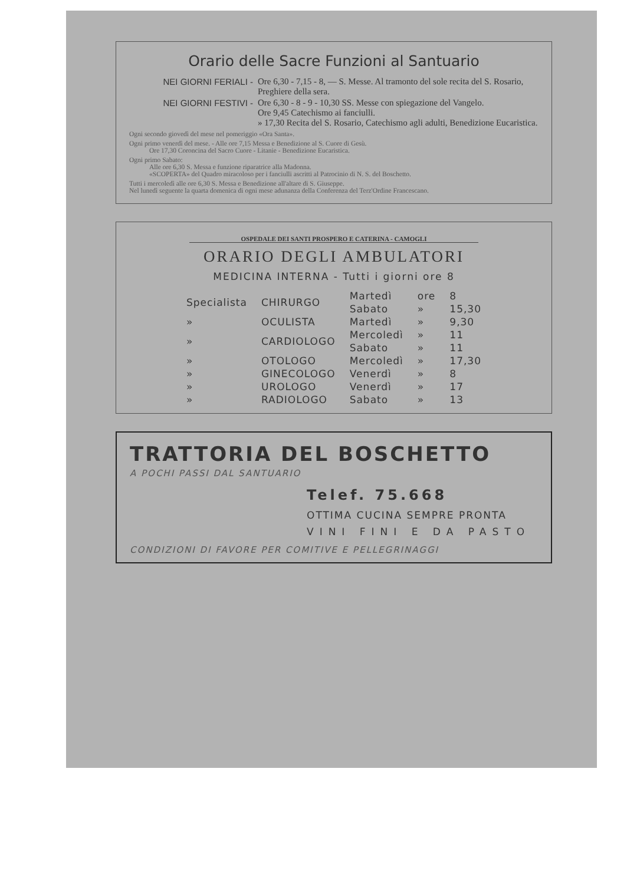Orario delle Sacre Funzioni al Santuario
NEI GIORNI FERIALI - Ore 6,30 - 7,15 - 8, — S. Messe. Al tramonto del sole recita del S. Rosario, Preghiere della sera.
NEI GIORNI FESTIVI - Ore 6,30 - 8 - 9 - 10,30 SS. Messe con spiegazione del Vangelo.
Ore 9,45 Catechismo ai fanciulli.
» 17,30 Recita del S. Rosario, Catechismo agli adulti, Benedizione Eucaristica.
Ogni secondo giovedì del mese nel pomeriggio «Ora Santa».
Ogni primo venerdì del mese. - Alle ore 7,15 Messa e Benedizione al S. Cuore di Gesù.
Ore 17,30 Coroncina del Sacro Cuore - Litanie - Benedizione Eucaristica.
Ogni primo Sabato:
Alle ore 6,30 S. Messa e funzione riparatrice alla Madonna.
«SCOPERTA» del Quadro miracoloso per i fanciulli ascritti al Patrocinio di N. S. del Boschetto.
Tutti i mercoledì alle ore 6,30 S. Messa e Benedizione all'altare di S. Giuseppe.
Nel lunedì seguente la quarta domenica di ogni mese adunanza della Conferenza del Terz'Ordine Francescano.
OSPEDALE DEI SANTI PROSPERO E CATERINA - CAMOGLI
ORARIO DEGLI AMBULATORI
MEDICINA INTERNA - Tutti i giorni ore 8
| Specialista | CHIRURGO | Martedì | ore | 8 |
| | | Sabato | » | 15,30 |
| » | OCULISTA | Martedì | » | 9,30 |
| » | CARDIOLOGO | Mercoledì | » | 11 |
| | | Sabato | » | 11 |
| » | OTOLOGO | Mercoledì | » | 17,30 |
| » | GINECOLOGO | Venerdì | » | 8 |
| » | UROLOGO | Venerdì | » | 17 |
| » | RADIOLOGO | Sabato | » | 13 |
TRATTORIA DEL BOSCHETTO
A POCHI PASSI DAL SANTUARIO
Telef. 75.668
OTTIMA CUCINA SEMPRE PRONTA
VINI FINI E DA PASTO
CONDIZIONI DI FAVORE PER COMITIVE E PELLEGRINAGGI